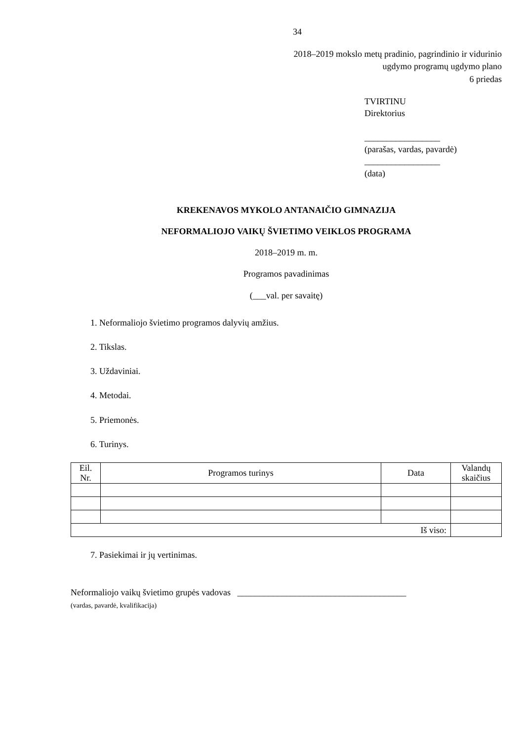34
2018–2019 mokslo metų pradinio, pagrindinio ir vidurinio
ugdymo programų ugdymo plano
6 priedas
TVIRTINU
Direktorius
_________________
(parašas, vardas, pavardė)
_________________
(data)
KREKENAVOS MYKOLO ANTANAIČIO GIMNAZIJA
NEFORMALIOJO VAIKŲ ŠVIETIMO VEIKLOS PROGRAMA
2018–2019 m. m.
Programos pavadinimas
(___val. per savaitę)
1. Neformaliojo švietimo programos dalyvių amžius.
2. Tikslas.
3. Uždaviniai.
4. Metodai.
5. Priemonės.
6. Turinys.
| Eil. Nr. | Programos turinys | Data | Valandų skaičius |
| --- | --- | --- | --- |
| Iš viso: | | | |
7. Pasiekimai ir jų vertinimas.
Neformaliojo vaikų švietimo grupės vadovas ______________________________________
(vardas, pavardė, kvalifikacija)